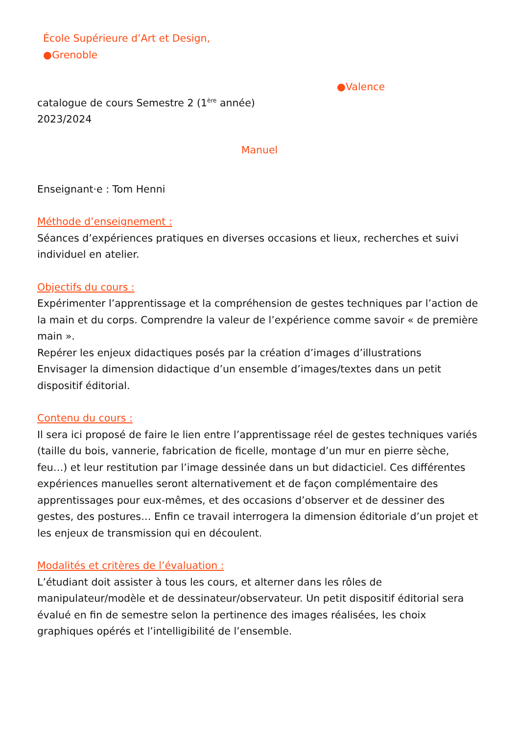École Supérieure d’Art et Design,
●Grenoble
●Valence
catalogue de cours Semestre 2 (1<sup>ère</sup> année)
2023/2024
Manuel
Enseignant·e : Tom Henni
Méthode d’enseignement :
Séances d’expériences pratiques en diverses occasions et lieux, recherches et suivi individuel en atelier.
Objectifs du cours :
Expérimenter l’apprentissage et la compréhension de gestes techniques par l’action de la main et du corps. Comprendre la valeur de l’expérience comme savoir « de première main ».
Repérer les enjeux didactiques posés par la création d’images d’illustrations
Envisager la dimension didactique d’un ensemble d’images/textes dans un petit dispositif éditorial.
Contenu du cours :
Il sera ici proposé de faire le lien entre l’apprentissage réel de gestes techniques variés (taille du bois, vannerie, fabrication de ficelle, montage d’un mur en pierre sèche, feu…) et leur restitution par l’image dessinée dans un but didacticiel. Ces différentes expériences manuelles seront alternativement et de façon complémentaire des apprentissages pour eux-mêmes, et des occasions d’observer et de dessiner des gestes, des postures… Enfin ce travail interrogera la dimension éditoriale d’un projet et les enjeux de transmission qui en découlent.
Modalités et critères de l’évaluation :
L’étudiant doit assister à tous les cours, et alterner dans les rôles de manipulateur/modèle et de dessinateur/observateur. Un petit dispositif éditorial sera évalué en fin de semestre selon la pertinence des images réalisées, les choix graphiques opérés et l’intelligibilité de l’ensemble.